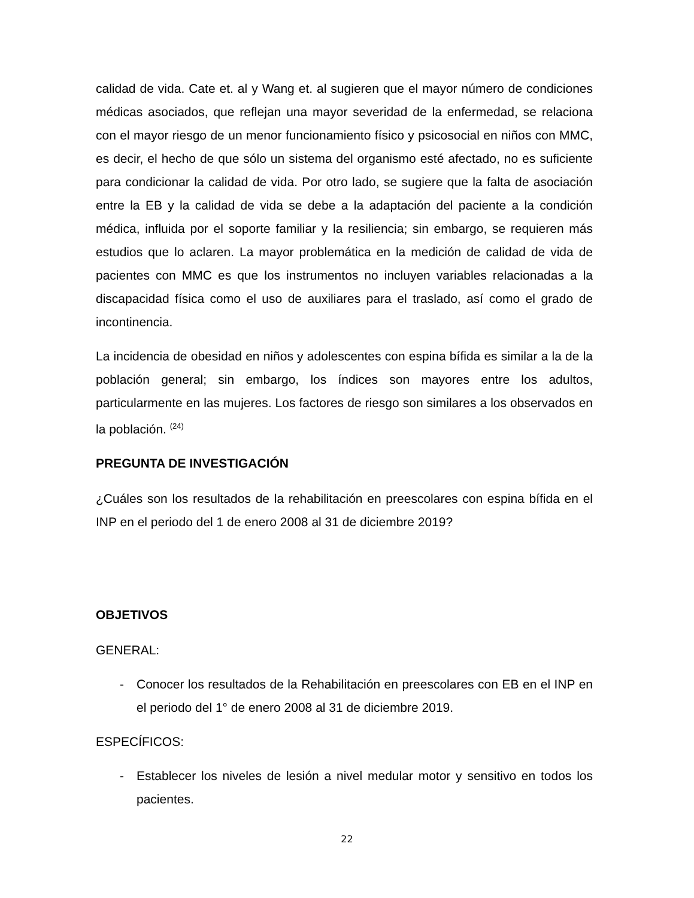calidad de vida. Cate et. al y Wang et. al sugieren que el mayor número de condiciones médicas asociados, que reflejan una mayor severidad de la enfermedad, se relaciona con el mayor riesgo de un menor funcionamiento físico y psicosocial en niños con MMC, es decir, el hecho de que sólo un sistema del organismo esté afectado, no es suficiente para condicionar la calidad de vida. Por otro lado, se sugiere que la falta de asociación entre la EB y la calidad de vida se debe a la adaptación del paciente a la condición médica, influida por el soporte familiar y la resiliencia; sin embargo, se requieren más estudios que lo aclaren. La mayor problemática en la medición de calidad de vida de pacientes con MMC es que los instrumentos no incluyen variables relacionadas a la discapacidad física como el uso de auxiliares para el traslado, así como el grado de incontinencia.
La incidencia de obesidad en niños y adolescentes con espina bífida es similar a la de la población general; sin embargo, los índices son mayores entre los adultos, particularmente en las mujeres. Los factores de riesgo son similares a los observados en la población. <sup>(24)</sup>
PREGUNTA DE INVESTIGACIÓN
¿Cuáles son los resultados de la rehabilitación en preescolares con espina bífida en el INP en el periodo del 1 de enero 2008 al 31 de diciembre 2019?
OBJETIVOS
GENERAL:
- Conocer los resultados de la Rehabilitación en preescolares con EB en el INP en el periodo del 1° de enero 2008 al 31 de diciembre 2019.
ESPECÍFICOS:
- Establecer los niveles de lesión a nivel medular motor y sensitivo en todos los pacientes.
22